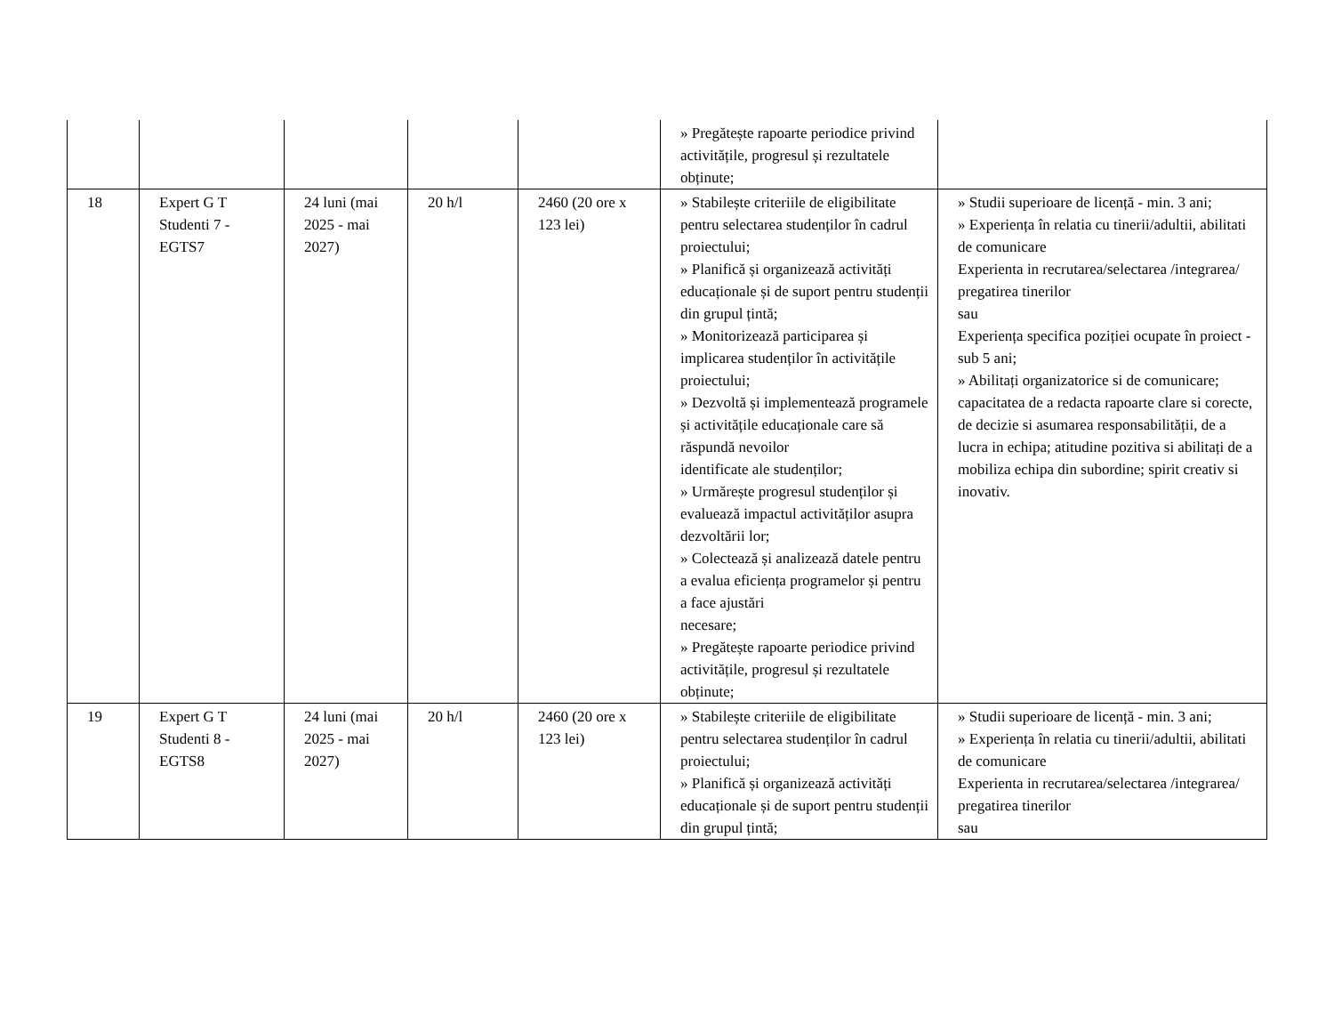| | | | | | » Pregătește rapoarte periodice privind activitățile, progresul și rezultatele obținute; | |
| 18 | Expert G T Studenti 7 - EGTS7 | 24 luni (mai 2025 - mai 2027) | 20 h/l | 2460 (20 ore x 123 lei) | » Stabilește criteriile de eligibilitate pentru selectarea studenților în cadrul proiectului; » Planifică și organizează activități educaționale și de suport pentru studenții din grupul țintă; » Monitorizează participarea și implicarea studenților în activitățile proiectului; » Dezvoltă și implementează programele și activitățile educaționale care să răspundă nevoilor identificate ale studenților; » Urmărește progresul studenților și evaluează impactul activităților asupra dezvoltării lor; » Colectează și analizează datele pentru a evalua eficiența programelor și pentru a face ajustări necesare; » Pregătește rapoarte periodice privind activitățile, progresul și rezultatele obținute; | » Studii superioare de licență - min. 3 ani; » Experiența în relatia cu tinerii/adultii, abilitati de comunicare Experienta in recrutarea/selectarea /integrarea/ pregatirea tinerilor sau Experiența specifica poziției ocupate în proiect - sub 5 ani; » Abilitați organizatorice si de comunicare; capacitatea de a redacta rapoarte clare si corecte, de decizie si asumarea responsabilității, de a lucra in echipa; atitudine pozitiva si abilitați de a mobiliza echipa din subordine; spirit creativ si inovativ. |
| 19 | Expert G T Studenti 8 - EGTS8 | 24 luni (mai 2025 - mai 2027) | 20 h/l | 2460 (20 ore x 123 lei) | » Stabilește criteriile de eligibilitate pentru selectarea studenților în cadrul proiectului; » Planifică și organizează activități educaționale și de suport pentru studenții din grupul țintă; | » Studii superioare de licență - min. 3 ani; » Experiența în relatia cu tinerii/adultii, abilitati de comunicare Experienta in recrutarea/selectarea /integrarea/ pregatirea tinerilor sau |